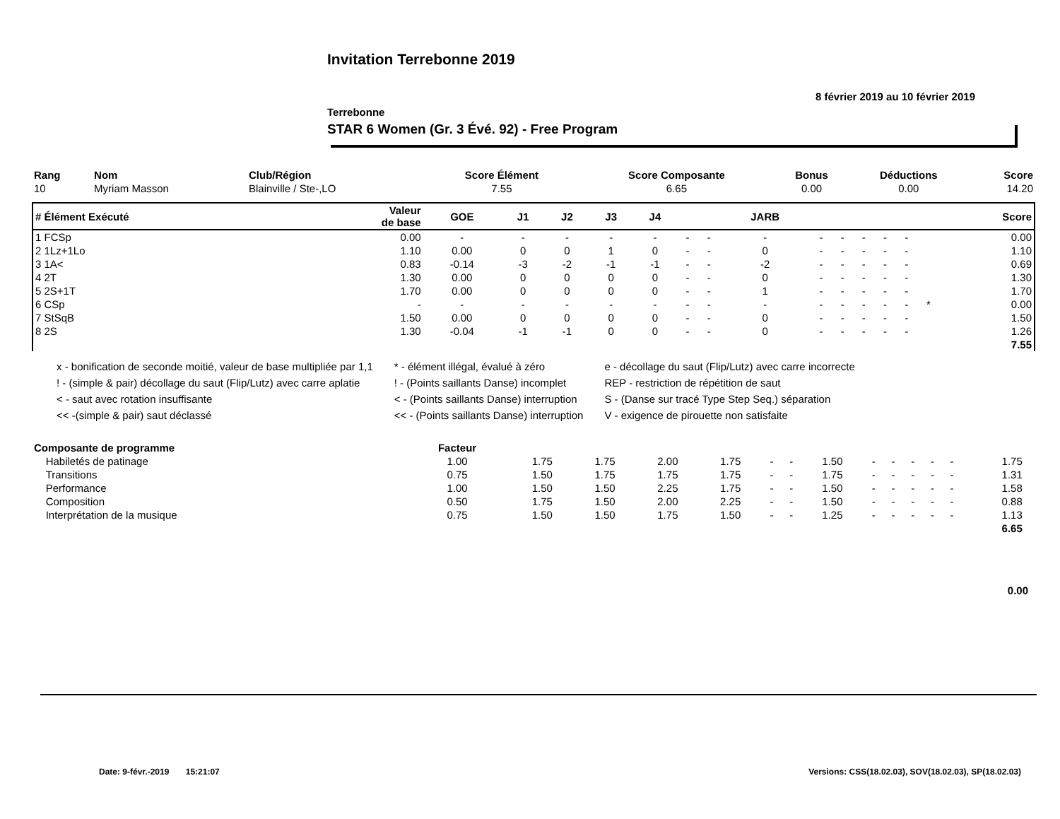Invitation Terrebonne 2019
8 février 2019 au 10 février 2019
Terrebonne
STAR 6 Women (Gr. 3 Évé. 92) - Free Program
| Rang | Nom | Club/Région | Score Élément | Score Composante | Bonus | Déductions | Score |
| --- | --- | --- | --- | --- | --- | --- | --- |
| 10 | Myriam Masson | Blainville / Ste-,LO | 7.55 | 6.65 | 0.00 | 0.00 | 14.20 |
| # Élément Exécuté | Valeur de base | GOE | J1 | J2 | J3 | J4 | | | JARB | | | | | | | Score |
| --- | --- | --- | --- | --- | --- | --- | --- | --- | --- | --- | --- | --- | --- | --- | --- | --- |
| 1 FCSp | 0.00 | - | - | - | - | - | - | - | - | - | - | - | - | - | | 0.00 |
| 2 1Lz+1Lo | 1.10 | 0.00 | 0 | 0 | 1 | 0 | - | - | 0 | - | - | - | - | - | | 1.10 |
| 3 1A< | 0.83 | -0.14 | -3 | -2 | -1 | -1 | - | - | -2 | - | - | - | - | - | | 0.69 |
| 4 2T | 1.30 | 0.00 | 0 | 0 | 0 | 0 | - | - | 0 | - | - | - | - | - | | 1.30 |
| 5 2S+1T | 1.70 | 0.00 | 0 | 0 | 0 | 0 | - | - | 1 | - | - | - | - | - | | 1.70 |
| 6 CSp | - | - | - | - | - | - | - | - | - | - | - | - | - | - | * | 0.00 |
| 7 StSqB | 1.50 | 0.00 | 0 | 0 | 0 | 0 | - | - | 0 | - | - | - | - | - | | 1.50 |
| 8 2S | 1.30 | -0.04 | -1 | -1 | 0 | 0 | - | - | 0 | - | - | - | - | - | | 1.26 |
| 7.55 | | | | | | | | | | | | | | | | |
x - bonification de seconde moitié, valeur de base multipliée par 1,1
! - (simple & pair) décollage du saut (Flip/Lutz) avec carre aplatie
< - saut avec rotation insuffisante
<< -(simple & pair) saut déclassé
* - élément illégal, évalué à zéro
! - (Points saillants Danse) incomplet
< - (Points saillants Danse) interruption
<< - (Points saillants Danse) interruption
e - décollage du saut (Flip/Lutz) avec carre incorrecte
REP - restriction de répétition de saut
S - (Danse sur tracé Type Step Seq.) séparation
V - exigence de pirouette non satisfaite
| Composante de programme | Facteur | | | | | | | | | | | | | | |
| --- | --- | --- | --- | --- | --- | --- | --- | --- | --- | --- | --- | --- | --- | --- | --- |
| Habiletés de patinage | 1.00 | 1.75 | 1.75 | 2.00 | 1.75 | - | - | 1.50 | - | - | - | - | - | 1.75 | |
| Transitions | 0.75 | 1.50 | 1.75 | 1.75 | 1.75 | - | - | 1.75 | - | - | - | - | - | 1.31 | |
| Performance | 1.00 | 1.50 | 1.50 | 2.25 | 1.75 | - | - | 1.50 | - | - | - | - | - | 1.58 | |
| Composition | 0.50 | 1.75 | 1.50 | 2.00 | 2.25 | - | - | 1.50 | - | - | - | - | - | 0.88 | |
| Interprétation de la musique | 0.75 | 1.50 | 1.50 | 1.75 | 1.50 | - | - | 1.25 | - | - | - | - | - | 1.13 | |
| 6.65 | | | | | | | | | | | | | | | |
0.00
Date: 9-févr.-2019 15:21:07
Versions: CSS(18.02.03), SOV(18.02.03), SP(18.02.03)